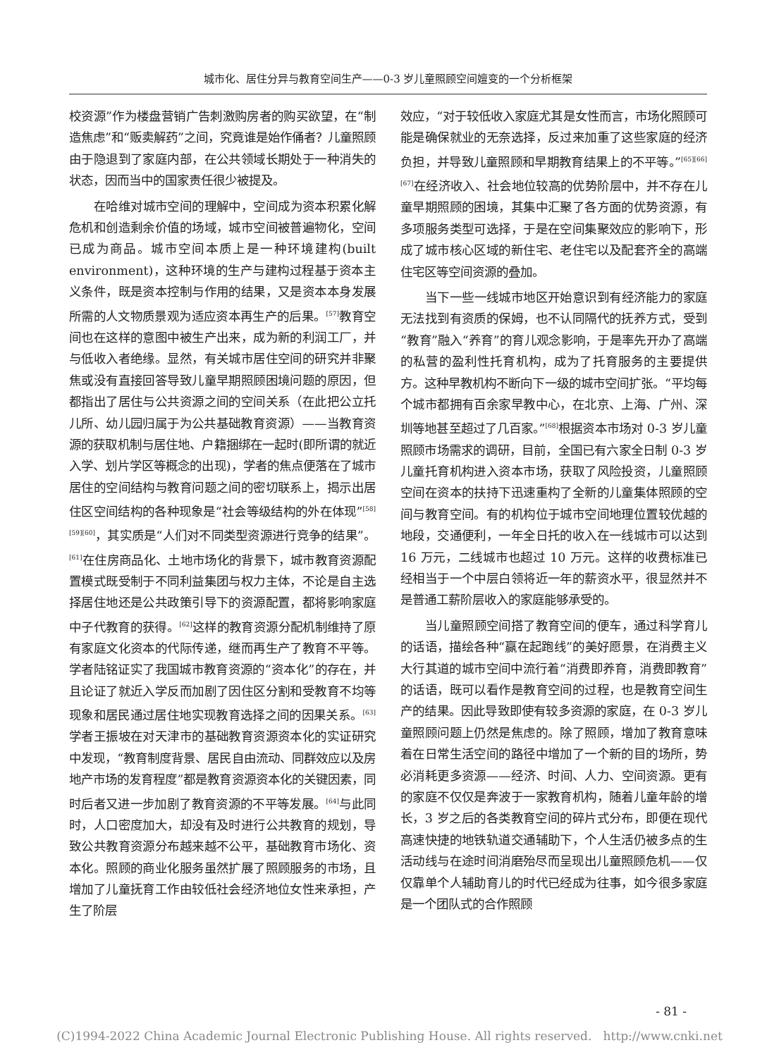城市化、居住分异与教育空间生产——0-3 岁儿童照顾空间嬗变的一个分析框架
校资源”作为楼盘营销广告刺激购房者的购买欲望，在“制造焦虑”和“贩卖解药”之间，究竟谁是始作俑者？儿童照顾由于隐退到了家庭内部，在公共领域长期处于一种消失的状态，因而当中的国家责任很少被提及。
在哈维对城市空间的理解中，空间成为资本积累化解危机和创造剩余价值的场域，城市空间被普遍物化，空间已成为商品。城市空间本质上是一种环境建构(built environment)，这种环境的生产与建构过程基于资本主义条件，既是资本控制与作用的结果，又是资本本身发展所需的人文物质景观为适应资本再生产的后果。<sup>[57]</sup>教育空间也在这样的意图中被生产出来，成为新的利润工厂，并与低收入者绝缘。显然，有关城市居住空间的研究并非聚焦或没有直接回答导致儿童早期照顾困境问题的原因，但都指出了居住与公共资源之间的空间关系（在此把公立托儿所、幼儿园归属于为公共基础教育资源）——当教育资源的获取机制与居住地、户籍捆绑在一起时(即所谓的就近入学、划片学区等概念的出现)，学者的焦点便落在了城市居住的空间结构与教育问题之间的密切联系上，揭示出居住区空间结构的各种现象是“社会等级结构的外在体现”<sup>[58][59][60]</sup>，其实质是“人们对不同类型资源进行竞争的结果”。<sup>[61]</sup>在住房商品化、土地市场化的背景下，城市教育资源配置模式既受制于不同利益集团与权力主体，不论是自主选择居住地还是公共政策引导下的资源配置，都将影响家庭中子代教育的获得。<sup>[62]</sup>这样的教育资源分配机制维持了原有家庭文化资本的代际传递，继而再生产了教育不平等。学者陆铭证实了我国城市教育资源的“资本化”的存在，并且论证了就近入学反而加剧了因住区分割和受教育不均等现象和居民通过居住地实现教育选择之间的因果关系。<sup>[63]</sup>学者王振坡在对天津市的基础教育资源资本化的实证研究中发现，“教育制度背景、居民自由流动、同群效应以及房地产市场的发育程度”都是教育资源资本化的关键因素，同时后者又进一步加剧了教育资源的不平等发展。<sup>[64]</sup>与此同时，人口密度加大，却没有及时进行公共教育的规划，导致公共教育资源分布越来越不公平，基础教育市场化、资本化。照顾的商业化服务虽然扩展了照顾服务的市场，且增加了儿童抚育工作由较低社会经济地位女性来承担，产生了阶层
效应，“对于较低收入家庭尤其是女性而言，市场化照顾可能是确保就业的无奈选择，反过来加重了这些家庭的经济负担，并导致儿童照顾和早期教育结果上的不平等。”<sup>[65][66][67]</sup>在经济收入、社会地位较高的优势阶层中，并不存在儿童早期照顾的困境，其集中汇聚了各方面的优势资源，有多项服务类型可选择，于是在空间集聚效应的影响下，形成了城市核心区域的新住宅、老住宅以及配套齐全的高端住宅区等空间资源的叠加。
当下一些一线城市地区开始意识到有经济能力的家庭无法找到有资质的保姆，也不认同隔代的抚养方式，受到“教育”融入“养育”的育儿观念影响，于是率先开办了高端的私营的盈利性托育机构，成为了托育服务的主要提供方。这种早教机构不断向下一级的城市空间扩张。“平均每个城市都拥有百余家早教中心，在北京、上海、广州、深圳等地甚至超过了几百家。”<sup>[68]</sup>根据资本市场对 0-3 岁儿童照顾市场需求的调研，目前，全国已有六家全日制 0-3 岁儿童托育机构进入资本市场，获取了风险投资，儿童照顾空间在资本的扶持下迅速重构了全新的儿童集体照顾的空间与教育空间。有的机构位于城市空间地理位置较优越的地段，交通便利，一年全日托的收入在一线城市可以达到 16 万元，二线城市也超过 10 万元。这样的收费标准已经相当于一个中层白领将近一年的薪资水平，很显然并不是普通工薪阶层收入的家庭能够承受的。
当儿童照顾空间搭了教育空间的便车，通过科学育儿的话语，描绘各种“赢在起跑线”的美好愿景，在消费主义大行其道的城市空间中流行着“消费即养育，消费即教育”的话语，既可以看作是教育空间的过程，也是教育空间生产的结果。因此导致即使有较多资源的家庭，在 0-3 岁儿童照顾问题上仍然是焦虑的。除了照顾，增加了教育意味着在日常生活空间的路径中增加了一个新的目的场所，势必消耗更多资源——经济、时间、人力、空间资源。更有的家庭不仅仅是奔波于一家教育机构，随着儿童年龄的增长，3 岁之后的各类教育空间的碎片式分布，即便在现代高速快捷的地铁轨道交通辅助下，个人生活仍被多点的生活动线与在途时间消磨殆尽而呈现出儿童照顾危机——仅仅靠单个人辅助育儿的时代已经成为往事，如今很多家庭是一个团队式的合作照顾
- 81 -
(C)1994-2022 China Academic Journal Electronic Publishing House. All rights reserved. http://www.cnki.net